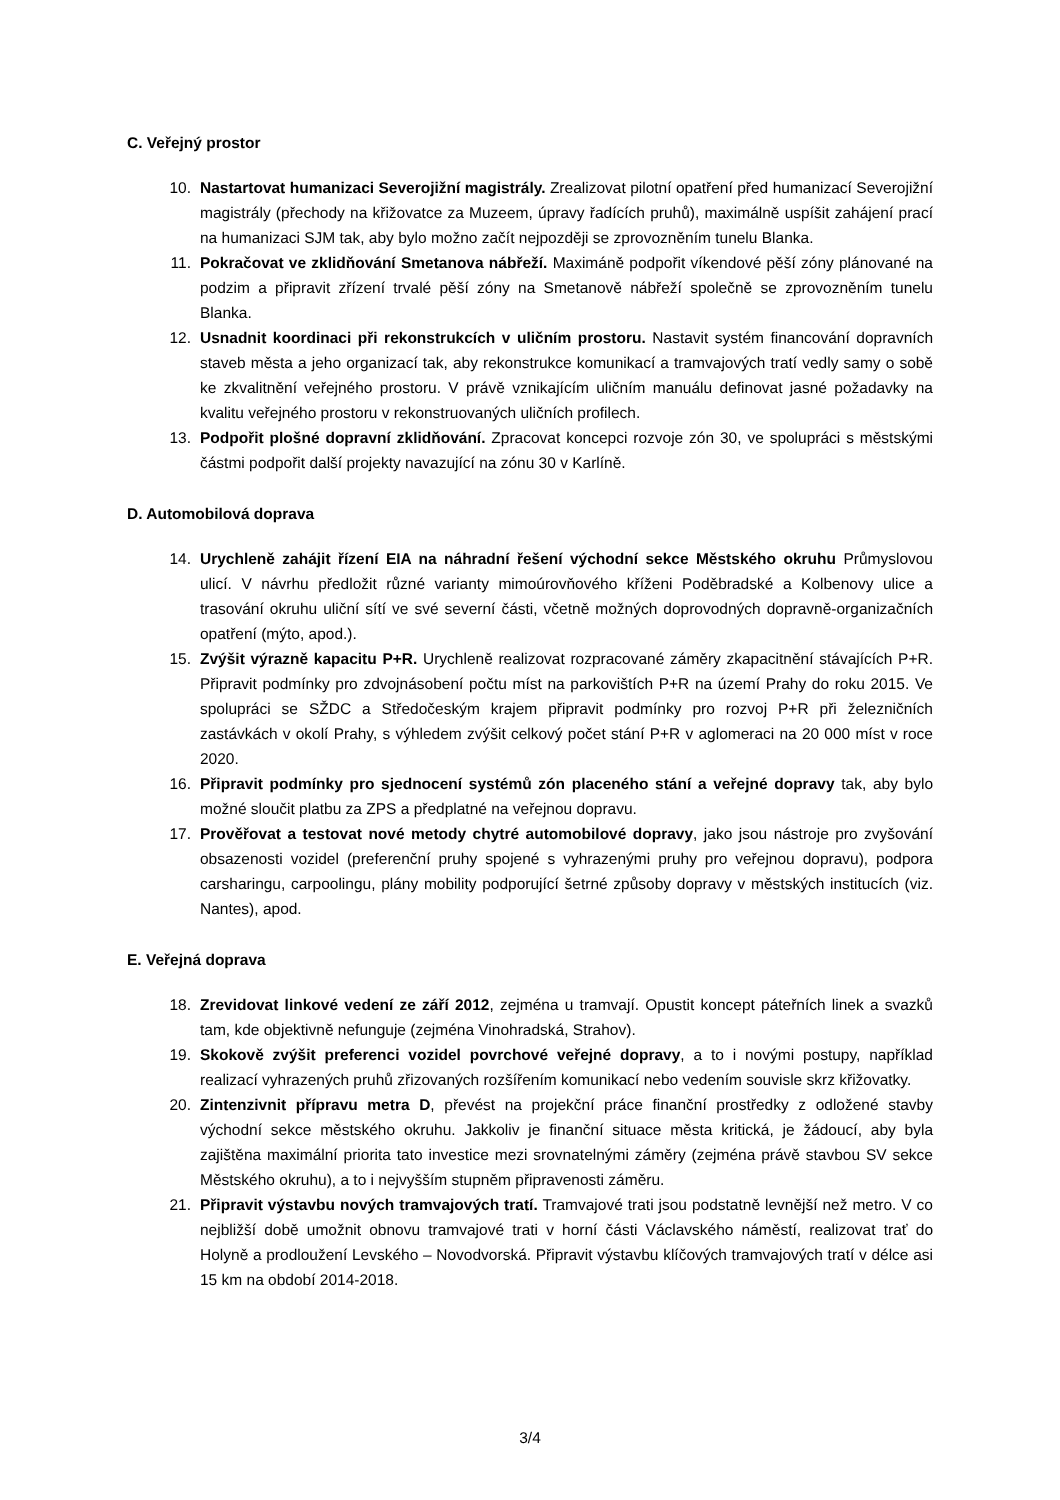C. Veřejný prostor
10. Nastartovat humanizaci Severojižní magistrály. Zrealizovat pilotní opatření před humanizací Severojižní magistrály (přechody na křižovatce za Muzeem, úpravy řadících pruhů), maximálně uspíšit zahájení prací na humanizaci SJM tak, aby bylo možno začít nejpozději se zprovozněním tunelu Blanka.
11. Pokračovat ve zklidňování Smetanova nábřeží. Maximáně podpořit víkendové pěší zóny plánované na podzim a připravit zřízení trvalé pěší zóny na Smetanově nábřeží společně se zprovozněním tunelu Blanka.
12. Usnadnit koordinaci při rekonstrukcích v uličním prostoru. Nastavit systém financování dopravních staveb města a jeho organizací tak, aby rekonstrukce komunikací a tramvajových tratí vedly samy o sobě ke zkvalitnění veřejného prostoru. V právě vznikajícím uličním manuálu definovat jasné požadavky na kvalitu veřejného prostoru v rekonstruovaných uličních profilech.
13. Podpořit plošné dopravní zklidňování. Zpracovat koncepci rozvoje zón 30, ve spolupráci s městskými částmi podpořit další projekty navazující na zónu 30 v Karlíně.
D. Automobilová doprava
14. Urychleně zahájit řízení EIA na náhradní řešení východní sekce Městského okruhu Průmyslovou ulicí. V návrhu předložit různé varianty mimoúrovňového kříženi Poděbradské a Kolbenovy ulice a trasování okruhu uliční sítí ve své severní části, včetně možných doprovodných dopravně-organizačních opatření (mýto, apod.).
15. Zvýšit výrazně kapacitu P+R. Urychleně realizovat rozpracované záměry zkapacitnění stávajících P+R. Připravit podmínky pro zdvojnásobení počtu míst na parkovištích P+R na území Prahy do roku 2015. Ve spolupráci se SŽDC a Středočeským krajem připravit podmínky pro rozvoj P+R při železničních zastávkách v okolí Prahy, s výhledem zvýšit celkový počet stání P+R v aglomeraci na 20 000 míst v roce 2020.
16. Připravit podmínky pro sjednocení systémů zón placeného stání a veřejné dopravy tak, aby bylo možné sloučit platbu za ZPS a předplatné na veřejnou dopravu.
17. Prověřovat a testovat nové metody chytré automobilové dopravy, jako jsou nástroje pro zvyšování obsazenosti vozidel (preferenční pruhy spojené s vyhrazenými pruhy pro veřejnou dopravu), podpora carsharingu, carpoolingu, plány mobility podporující šetrné způsoby dopravy v městských institucích (viz. Nantes), apod.
E. Veřejná doprava
18. Zrevidovat linkové vedení ze září 2012, zejména u tramvají. Opustit koncept páteřních linek a svazků tam, kde objektivně nefunguje (zejména Vinohradská, Strahov).
19. Skokově zvýšit preferenci vozidel povrchové veřejné dopravy, a to i novými postupy, například realizací vyhrazených pruhů zřizovaných rozšířením komunikací nebo vedením souvisle skrz křižovatky.
20. Zintenzivnit přípravu metra D, převést na projekční práce finanční prostředky z odložené stavby východní sekce městského okruhu. Jakkoliv je finanční situace města kritická, je žádoucí, aby byla zajištěna maximální priorita tato investice mezi srovnatelnými záměry (zejména právě stavbou SV sekce Městského okruhu), a to i nejvyšším stupněm připravenosti záměru.
21. Připravit výstavbu nových tramvajových tratí. Tramvajové trati jsou podstatně levnější než metro. V co nejbližší době umožnit obnovu tramvajové trati v horní části Václavského náměstí, realizovat trať do Holyně a prodloužení Levského – Novodvorská. Připravit výstavbu klíčových tramvajových tratí v délce asi 15 km na období 2014-2018.
3/4